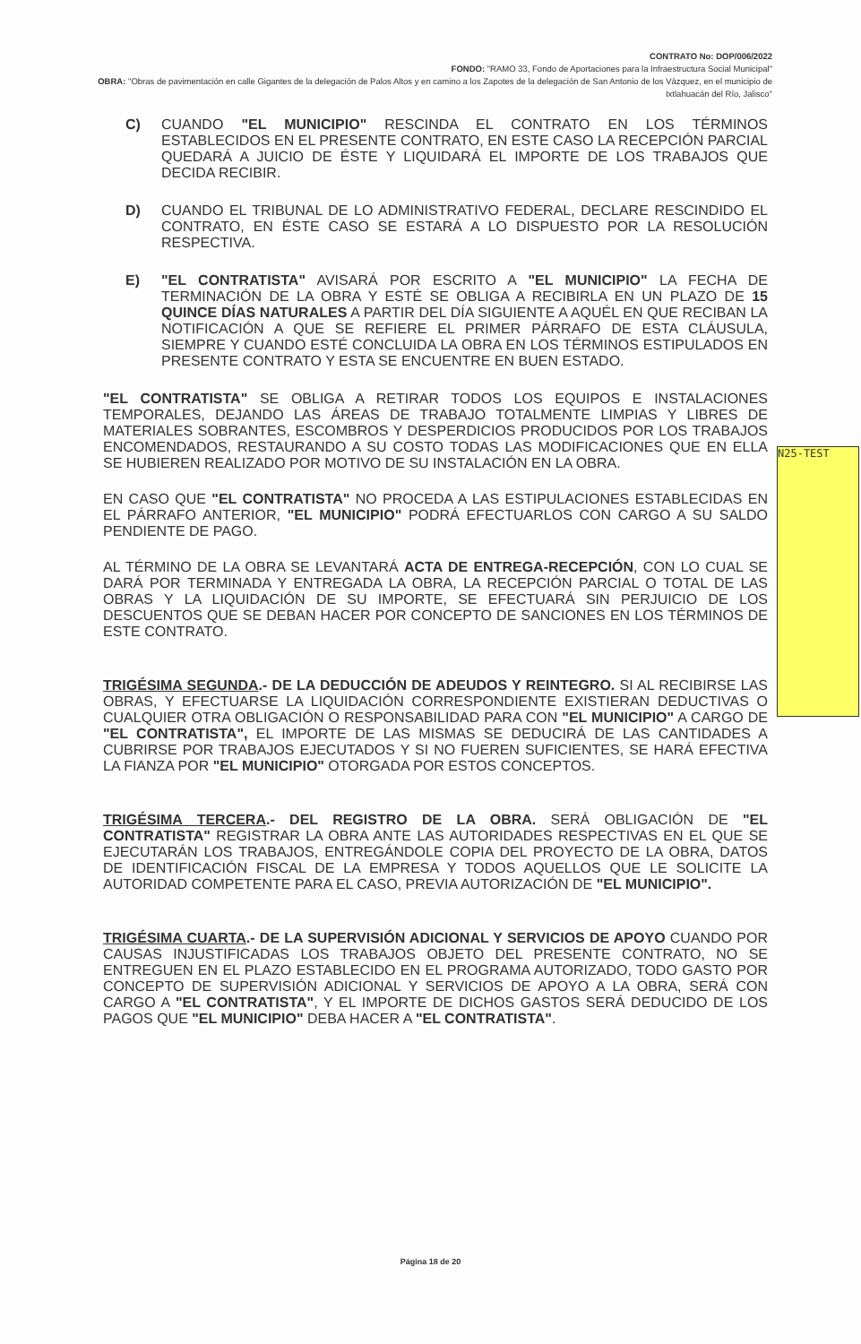CONTRATO No: DOP/006/2022
FONDO: "RAMO 33, Fondo de Aportaciones para la Infraestructura Social Municipal"
OBRA: "Obras de pavimentación en calle Gigantes de la delegación de Palos Altos y en camino a los Zapotes de la delegación de San Antonio de los Vázquez, en el municipio de Ixtlahuacán del Río, Jalisco"
C) CUANDO "EL MUNICIPIO" RESCINDA EL CONTRATO EN LOS TÉRMINOS ESTABLECIDOS EN EL PRESENTE CONTRATO, EN ESTE CASO LA RECEPCIÓN PARCIAL QUEDARÁ A JUICIO DE ÉSTE Y LIQUIDARÁ EL IMPORTE DE LOS TRABAJOS QUE DECIDA RECIBIR.
D) CUANDO EL TRIBUNAL DE LO ADMINISTRATIVO FEDERAL, DECLARE RESCINDIDO EL CONTRATO, EN ÉSTE CASO SE ESTARÁ A LO DISPUESTO POR LA RESOLUCIÓN RESPECTIVA.
E) "EL CONTRATISTA" AVISARÁ POR ESCRITO A "EL MUNICIPIO" LA FECHA DE TERMINACIÓN DE LA OBRA Y ESTÉ SE OBLIGA A RECIBIRLA EN UN PLAZO DE 15 QUINCE DÍAS NATURALES A PARTIR DEL DÍA SIGUIENTE A AQUÉL EN QUE RECIBAN LA NOTIFICACIÓN A QUE SE REFIERE EL PRIMER PÁRRAFO DE ESTA CLÁUSULA, SIEMPRE Y CUANDO ESTÉ CONCLUIDA LA OBRA EN LOS TÉRMINOS ESTIPULADOS EN PRESENTE CONTRATO Y ESTA SE ENCUENTRE EN BUEN ESTADO.
"EL CONTRATISTA" SE OBLIGA A RETIRAR TODOS LOS EQUIPOS E INSTALACIONES TEMPORALES, DEJANDO LAS ÁREAS DE TRABAJO TOTALMENTE LIMPIAS Y LIBRES DE MATERIALES SOBRANTES, ESCOMBROS Y DESPERDICIOS PRODUCIDOS POR LOS TRABAJOS ENCOMENDADOS, RESTAURANDO A SU COSTO TODAS LAS MODIFICACIONES QUE EN ELLA SE HUBIEREN REALIZADO POR MOTIVO DE SU INSTALACIÓN EN LA OBRA.
EN CASO QUE "EL CONTRATISTA" NO PROCEDA A LAS ESTIPULACIONES ESTABLECIDAS EN EL PÁRRAFO ANTERIOR, "EL MUNICIPIO" PODRÁ EFECTUARLOS CON CARGO A SU SALDO PENDIENTE DE PAGO.
AL TÉRMINO DE LA OBRA SE LEVANTARÁ ACTA DE ENTREGA-RECEPCIÓN, CON LO CUAL SE DARÁ POR TERMINADA Y ENTREGADA LA OBRA, LA RECEPCIÓN PARCIAL O TOTAL DE LAS OBRAS Y LA LIQUIDACIÓN DE SU IMPORTE, SE EFECTUARÁ SIN PERJUICIO DE LOS DESCUENTOS QUE SE DEBAN HACER POR CONCEPTO DE SANCIONES EN LOS TÉRMINOS DE ESTE CONTRATO.
TRIGÉSIMA SEGUNDA.- DE LA DEDUCCIÓN DE ADEUDOS Y REINTEGRO. SI AL RECIBIRSE LAS OBRAS, Y EFECTUARSE LA LIQUIDACIÓN CORRESPONDIENTE EXISTIERAN DEDUCTIVAS O CUALQUIER OTRA OBLIGACIÓN O RESPONSABILIDAD PARA CON "EL MUNICIPIO" A CARGO DE "EL CONTRATISTA", EL IMPORTE DE LAS MISMAS SE DEDUCIRÁ DE LAS CANTIDADES A CUBRIRSE POR TRABAJOS EJECUTADOS Y SI NO FUEREN SUFICIENTES, SE HARÁ EFECTIVA LA FIANZA POR "EL MUNICIPIO" OTORGADA POR ESTOS CONCEPTOS.
TRIGÉSIMA TERCERA.- DEL REGISTRO DE LA OBRA. SERÁ OBLIGACIÓN DE "EL CONTRATISTA" REGISTRAR LA OBRA ANTE LAS AUTORIDADES RESPECTIVAS EN EL QUE SE EJECUTARÁN LOS TRABAJOS, ENTREGÁNDOLE COPIA DEL PROYECTO DE LA OBRA, DATOS DE IDENTIFICACIÓN FISCAL DE LA EMPRESA Y TODOS AQUELLOS QUE LE SOLICITE LA AUTORIDAD COMPETENTE PARA EL CASO, PREVIA AUTORIZACIÓN DE "EL MUNICIPIO".
TRIGÉSIMA CUARTA.- DE LA SUPERVISIÓN ADICIONAL Y SERVICIOS DE APOYO CUANDO POR CAUSAS INJUSTIFICADAS LOS TRABAJOS OBJETO DEL PRESENTE CONTRATO, NO SE ENTREGUEN EN EL PLAZO ESTABLECIDO EN EL PROGRAMA AUTORIZADO, TODO GASTO POR CONCEPTO DE SUPERVISIÓN ADICIONAL Y SERVICIOS DE APOYO A LA OBRA, SERÁ CON CARGO A "EL CONTRATISTA", Y EL IMPORTE DE DICHOS GASTOS SERÁ DEDUCIDO DE LOS PAGOS QUE "EL MUNICIPIO" DEBA HACER A "EL CONTRATISTA".
N25-TEST
Página 18 de 20